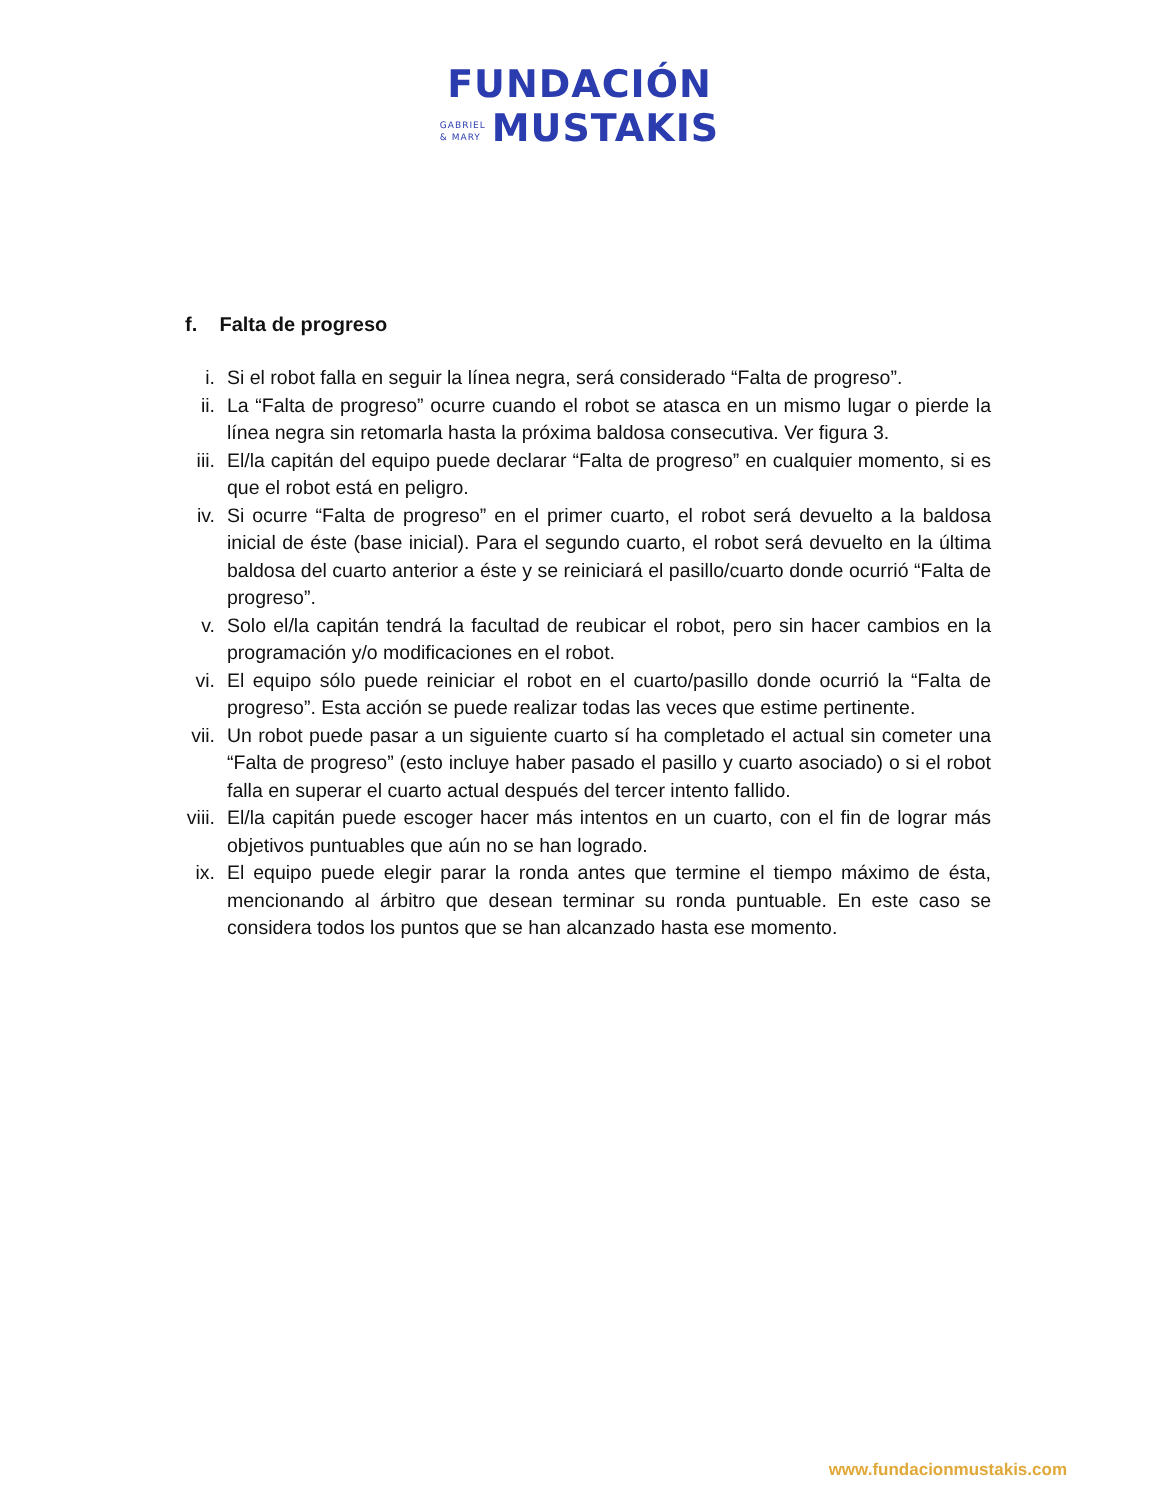FUNDACIÓN
GABRIEL
& MARY MUSTAKIS
f. Falta de progreso
i. Si el robot falla en seguir la línea negra, será considerado “Falta de progreso”.
ii. La “Falta de progreso” ocurre cuando el robot se atasca en un mismo lugar o pierde la línea negra sin retomarla hasta la próxima baldosa consecutiva. Ver figura 3.
iii. El/la capitán del equipo puede declarar “Falta de progreso” en cualquier momento, si es que el robot está en peligro.
iv. Si ocurre “Falta de progreso” en el primer cuarto, el robot será devuelto a la baldosa inicial de éste (base inicial). Para el segundo cuarto, el robot será devuelto en la última baldosa del cuarto anterior a éste y se reiniciará el pasillo/cuarto donde ocurrió “Falta de progreso”.
v. Solo el/la capitán tendrá la facultad de reubicar el robot, pero sin hacer cambios en la programación y/o modificaciones en el robot.
vi. El equipo sólo puede reiniciar el robot en el cuarto/pasillo donde ocurrió la “Falta de progreso”. Esta acción se puede realizar todas las veces que estime pertinente.
vii. Un robot puede pasar a un siguiente cuarto sí ha completado el actual sin cometer una “Falta de progreso” (esto incluye haber pasado el pasillo y cuarto asociado) o si el robot falla en superar el cuarto actual después del tercer intento fallido.
viii. El/la capitán puede escoger hacer más intentos en un cuarto, con el fin de lograr más objetivos puntuables que aún no se han logrado.
ix. El equipo puede elegir parar la ronda antes que termine el tiempo máximo de ésta, mencionando al árbitro que desean terminar su ronda puntuable. En este caso se considera todos los puntos que se han alcanzado hasta ese momento.
www.fundacionmustakis.com